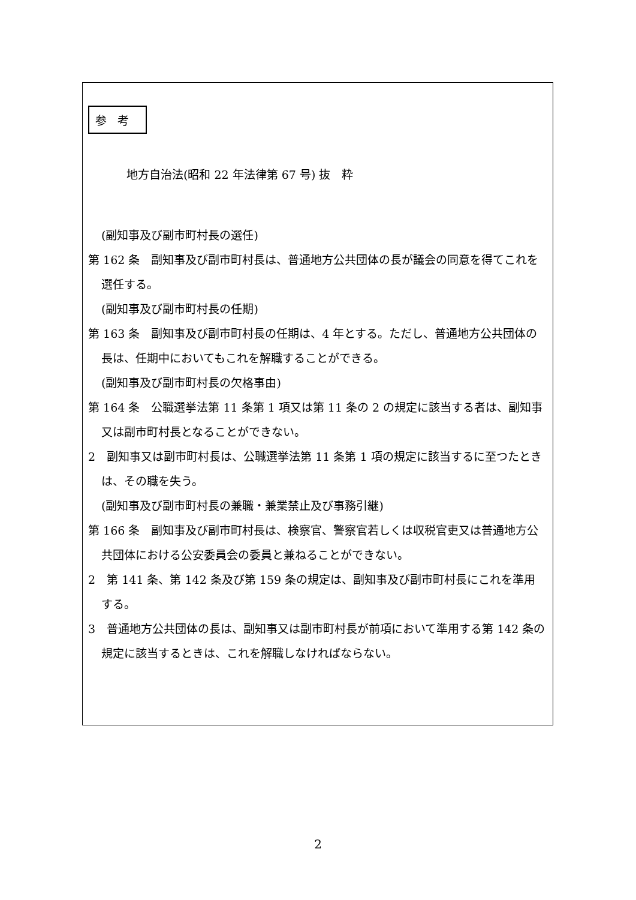参考
地方自治法(昭和 22 年法律第 67 号) 抜　粋
(副知事及び副市町村長の選任)
第 162 条　副知事及び副市町村長は、普通地方公共団体の長が議会の同意を得てこれを選任する。
(副知事及び副市町村長の任期)
第 163 条　副知事及び副市町村長の任期は、4 年とする。ただし、普通地方公共団体の長は、任期中においてもこれを解職することができる。
(副知事及び副市町村長の欠格事由)
第 164 条　公職選挙法第 11 条第 1 項又は第 11 条の 2 の規定に該当する者は、副知事又は副市町村長となることができない。
2　副知事又は副市町村長は、公職選挙法第 11 条第 1 項の規定に該当するに至つたときは、その職を失う。
(副知事及び副市町村長の兼職・兼業禁止及び事務引継)
第 166 条　副知事及び副市町村長は、検察官、警察官若しくは収税官吏又は普通地方公共団体における公安委員会の委員と兼ねることができない。
2　第 141 条、第 142 条及び第 159 条の規定は、副知事及び副市町村長にこれを準用する。
3　普通地方公共団体の長は、副知事又は副市町村長が前項において準用する第 142 条の規定に該当するときは、これを解職しなければならない。
2